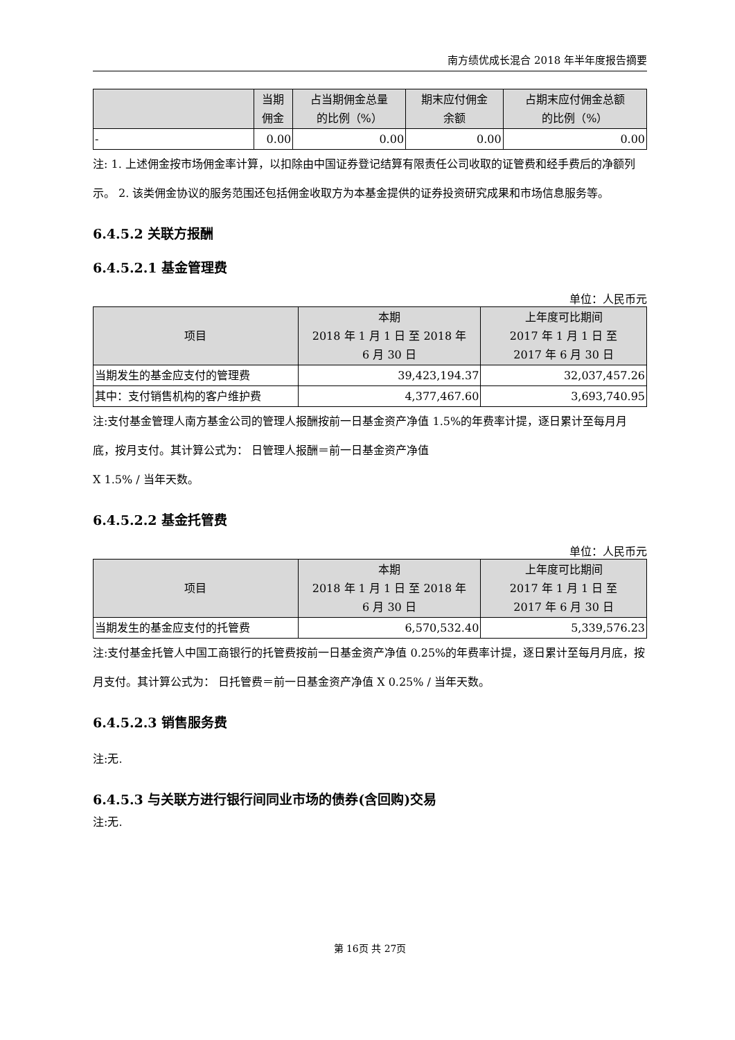南方绩优成长混合 2018 年半年度报告摘要
| | 当期 佣金 | 占当期佣金总量 的比例（%） | 期末应付佣金 余额 | 占期末应付佣金总额 的比例（%） |
| --- | --- | --- | --- | --- |
| - | 0.00 | 0.00 | 0.00 | 0.00 |
注: 1. 上述佣金按市场佣金率计算，以扣除由中国证券登记结算有限责任公司收取的证管费和经手费后的净额列示。 2. 该类佣金协议的服务范围还包括佣金收取方为本基金提供的证券投资研究成果和市场信息服务等。
6.4.5.2 关联方报酬
6.4.5.2.1 基金管理费
单位：人民币元
| 项目 | 本期 2018 年 1 月 1 日 至 2018 年 6 月 30 日 | 上年度可比期间 2017 年 1 月 1 日 至 2017 年 6 月 30 日 |
| --- | --- | --- |
| 当期发生的基金应支付的管理费 | 39,423,194.37 | 32,037,457.26 |
| 其中：支付销售机构的客户维护费 | 4,377,467.60 | 3,693,740.95 |
注:支付基金管理人南方基金公司的管理人报酬按前一日基金资产净值 1.5%的年费率计提，逐日累计至每月月底，按月支付。其计算公式为： 日管理人报酬＝前一日基金资产净值
X 1.5% / 当年天数。
6.4.5.2.2 基金托管费
单位：人民币元
| 项目 | 本期 2018 年 1 月 1 日 至 2018 年 6 月 30 日 | 上年度可比期间 2017 年 1 月 1 日 至 2017 年 6 月 30 日 |
| --- | --- | --- |
| 当期发生的基金应支付的托管费 | 6,570,532.40 | 5,339,576.23 |
注:支付基金托管人中国工商银行的托管费按前一日基金资产净值 0.25%的年费率计提，逐日累计至每月月底，按月支付。其计算公式为： 日托管费＝前一日基金资产净值 X 0.25% / 当年天数。
6.4.5.2.3 销售服务费
注:无.
6.4.5.3 与关联方进行银行间同业市场的债券(含回购)交易
注:无.
第 16页 共 27页